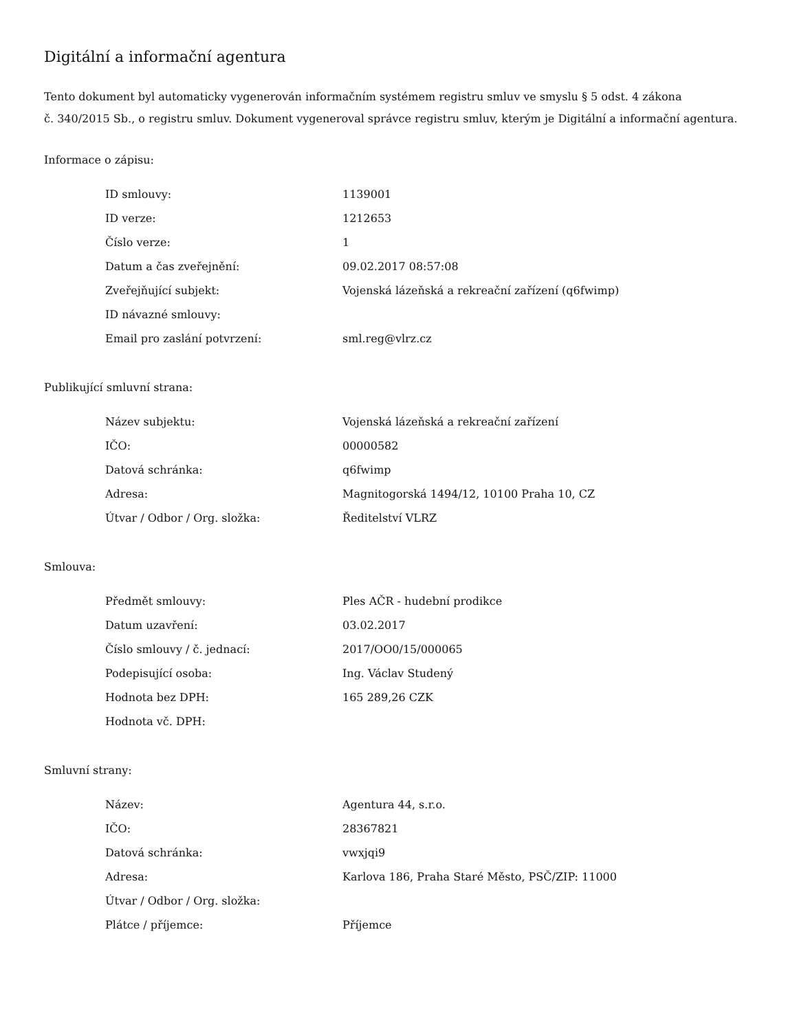Digitální a informační agentura
Tento dokument byl automaticky vygenerován informačním systémem registru smluv ve smyslu § 5 odst. 4 zákona
č. 340/2015 Sb., o registru smluv. Dokument vygeneroval správce registru smluv, kterým je Digitální a informační agentura.
Informace o zápisu:
| ID smlouvy: | 1139001 |
| ID verze: | 1212653 |
| Číslo verze: | 1 |
| Datum a čas zveřejnění: | 09.02.2017 08:57:08 |
| Zveřejňující subjekt: | Vojenská lázeňská a rekreační zařízení (q6fwimp) |
| ID návazné smlouvy: | |
| Email pro zaslání potvrzení: | sml.reg@vlrz.cz |
Publikující smluvní strana:
| Název subjektu: | Vojenská lázeňská a rekreační zařízení |
| IČO: | 00000582 |
| Datová schránka: | q6fwimp |
| Adresa: | Magnitogorská 1494/12, 10100 Praha 10, CZ |
| Útvar / Odbor / Org. složka: | Ředitelství VLRZ |
Smlouva:
| Předmět smlouvy: | Ples AČR - hudební prodikce |
| Datum uzavření: | 03.02.2017 |
| Číslo smlouvy / č. jednací: | 2017/OO0/15/000065 |
| Podepisující osoba: | Ing. Václav Studený |
| Hodnota bez DPH: | 165 289,26 CZK |
| Hodnota vč. DPH: | |
Smluvní strany:
| Název: | Agentura 44, s.r.o. |
| IČO: | 28367821 |
| Datová schránka: | vwxjqi9 |
| Adresa: | Karlova 186, Praha Staré Město, PSČ/ZIP: 11000 |
| Útvar / Odbor / Org. složka: | |
| Plátce / příjemce: | Příjemce |